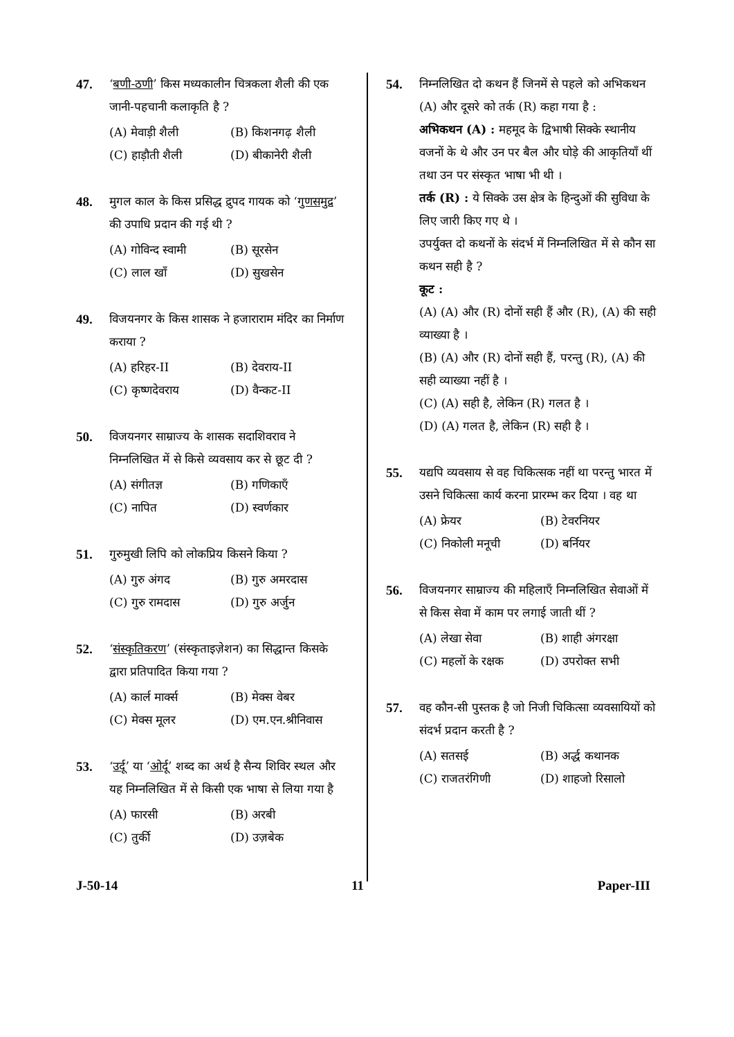47. ‘बणी-ठणी’ किस मध्यकालीन चित्रकला शैली की एक जानी-पहचानी कलाकृति है ?
(A) मेवाड़ी शैली (B) किशनगढ़ शैली (C) हाड़ौती शैली (D) बीकानेरी शैली
48. मुगल काल के किस प्रसिद्ध द्रुपद गायक को ‘गुणसमुद्र’ की उपाधि प्रदान की गई थी ?
(A) गोविन्द स्वामी (B) सूरसेन (C) लाल खाँ (D) सुखसेन
49. विजयनगर के किस शासक ने हजाराराम मंदिर का निर्माण कराया ?
(A) हरिहर-II (B) देवराय-II (C) कृष्णदेवराय (D) वैन्कट-II
50. विजयनगर साम्राज्य के शासक सदाशिवराव ने निम्नलिखित में से किसे व्यवसाय कर से छूट दी ?
(A) संगीतज्ञ (B) गणिकाएँ (C) नापित (D) स्वर्णकार
51. गुरुमुखी लिपि को लोकप्रिय किसने किया ?
(A) गुरु अंगद (B) गुरु अमरदास (C) गुरु रामदास (D) गुरु अर्जुन
52. ‘संस्कृतिकरण’ (संस्कृताइज़ेशन) का सिद्धान्त किसके द्वारा प्रतिपादित किया गया ?
(A) कार्ल मार्क्स (B) मेक्स वेबर (C) मेक्स मूलर (D) एम.एन.श्रीनिवास
53. ‘उर्दू’ या ‘ओर्दू’ शब्द का अर्थ है सैन्य शिविर स्थल और यह निम्नलिखित में से किसी एक भाषा से लिया गया है
(A) फारसी (B) अरबी (C) तुर्की (D) उज़बेक
54. निम्नलिखित दो कथन हैं जिनमें से पहले को अभिकथन (A) और दूसरे को तर्क (R) कहा गया है :
अभिकथन (A) : महमूद के द्विभाषी सिक्के स्थानीय वजनों के थे और उन पर बैल और घोड़े की आकृतियाँ थीं तथा उन पर संस्कृत भाषा भी थी ।
तर्क (R) : ये सिक्के उस क्षेत्र के हिन्दुओं की सुविधा के लिए जारी किए गए थे ।
उपर्युक्त दो कथनों के संदर्भ में निम्नलिखित में से कौन सा कथन सही है ?
कूट :
(A) (A) और (R) दोनों सही हैं और (R), (A) की सही व्याख्या है ।
(B) (A) और (R) दोनों सही हैं, परन्तु (R), (A) की सही व्याख्या नहीं है ।
(C) (A) सही है, लेकिन (R) गलत है ।
(D) (A) गलत है, लेकिन (R) सही है ।
55. यद्यपि व्यवसाय से वह चिकित्सक नहीं था परन्तु भारत में उसने चिकित्सा कार्य करना प्रारम्भ कर दिया । वह था
(A) फ्रेयर (B) टेवरनियर (C) निकोली मनूची (D) बर्नियर
56. विजयनगर साम्राज्य की महिलाएँ निम्नलिखित सेवाओं में से किस सेवा में काम पर लगाई जाती थीं ?
(A) लेखा सेवा (B) शाही अंगरक्षा (C) महलों के रक्षक (D) उपरोक्त सभी
57. वह कौन-सी पुस्तक है जो निजी चिकित्सा व्यवसायियों को संदर्भ प्रदान करती है ?
(A) सतसई (B) अर्द्ध कथानक (C) राजतरंगिणी (D) शाहजो रिसालो
J-50-14 11 Paper-III